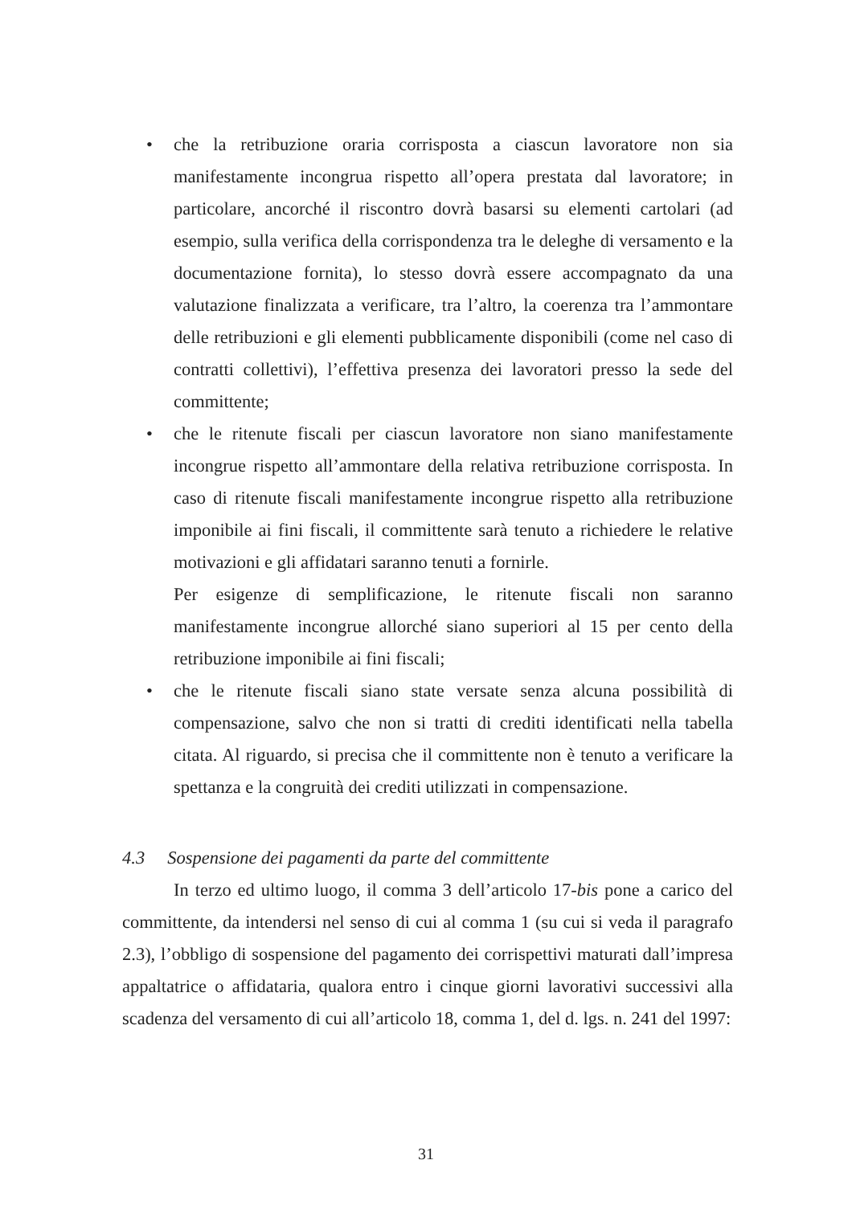• che la retribuzione oraria corrisposta a ciascun lavoratore non sia manifestamente incongrua rispetto all’opera prestata dal lavoratore; in particolare, ancorché il riscontro dovrà basarsi su elementi cartolari (ad esempio, sulla verifica della corrispondenza tra le deleghe di versamento e la documentazione fornita), lo stesso dovrà essere accompagnato da una valutazione finalizzata a verificare, tra l’altro, la coerenza tra l’ammontare delle retribuzioni e gli elementi pubblicamente disponibili (come nel caso di contratti collettivi), l’effettiva presenza dei lavoratori presso la sede del committente;
• che le ritenute fiscali per ciascun lavoratore non siano manifestamente incongrue rispetto all’ammontare della relativa retribuzione corrisposta. In caso di ritenute fiscali manifestamente incongrue rispetto alla retribuzione imponibile ai fini fiscali, il committente sarà tenuto a richiedere le relative motivazioni e gli affidatari saranno tenuti a fornirle.
Per esigenze di semplificazione, le ritenute fiscali non saranno manifestamente incongrue allorché siano superiori al 15 per cento della retribuzione imponibile ai fini fiscali;
• che le ritenute fiscali siano state versate senza alcuna possibilità di compensazione, salvo che non si tratti di crediti identificati nella tabella citata. Al riguardo, si precisa che il committente non è tenuto a verificare la spettanza e la congruità dei crediti utilizzati in compensazione.
4.3 Sospensione dei pagamenti da parte del committente
In terzo ed ultimo luogo, il comma 3 dell’articolo 17-bis pone a carico del committente, da intendersi nel senso di cui al comma 1 (su cui si veda il paragrafo 2.3), l’obbligo di sospensione del pagamento dei corrispettivi maturati dall’impresa appaltatrice o affidataria, qualora entro i cinque giorni lavorativi successivi alla scadenza del versamento di cui all’articolo 18, comma 1, del d. lgs. n. 241 del 1997:
31